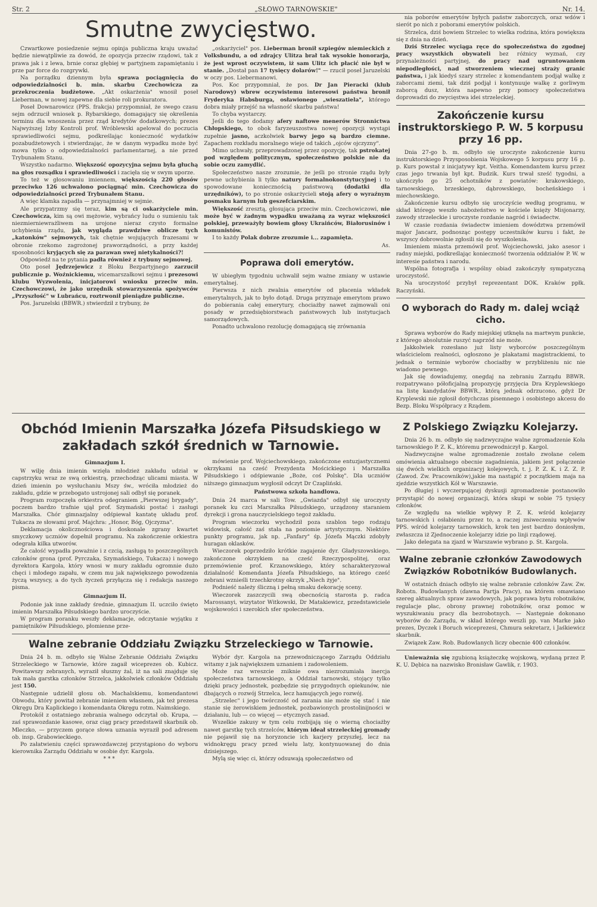Str. 2 „SŁOWO TARNOWSKIE" Nr. 14.
Smutne zwycięstwo.
Czwartkowe posiedzenie sejmu opinja publiczna kraju uważać będzie niewątpliwie za dowód, że opozycja przeciw rządowi, tak z prawa jak i z lewa, brnie coraz głębiej w partyjnem zapamiętaniu i prze par force do rozgrywki.
Na porządku dziennym była sprawa pociągnięcia do odpowiedzialności b. min. skarbu Czechowicza za przekroczenia budżetowe. „Akt oskarżenia" wnosił poseł Lieberman, w nowej zapewne dla siebie roli prokuratora.
Poseł Downarowicz (PPS. frakcja) przypomniał, że swego czasu sejm odrzucił wniosek p. Rybarskiego, domagający się określenia terminu dla wnoszenia przez rząd kredytów dodatkowych; prezes Najwyższej Izby Kontroli prof. Wróblewski apelował do poczucia sprawiedliwości sejmu, podkreślając konieczność wydatków pozabudżetowych i stwierdzając, że w danym wypadku może być mowa tylko o odpowiedzialności parlamentarnej, a nie przed Trybunałem Stanu.
Wszystko nadarmo. Większość opozycyjna sejmu była głuchą na głos rozsądku i sprawiedliwości i zacięła się w swym uporze.
To też w głosowaniu imiennem, większością 220 głosów przeciwko 126 uchwalono pociągnąć min. Czechowicza do odpowiedzialności przed Trybunałem Stanu.
A więc klamka zapadła — przynajmniej w sejmie.
Ale przypatrzmy się teraz, kim są ci oskarżyciele min. Czechowicza, kim są owi mężowie, wybrańcy ludu o sumieniu tak niezmierniewrażliwem na urojone nieraz czysto formalne uchybienia rządu, jak wygląda prawdziwe oblicze tych „katonków" sejmowych, tak chętnie wojujących frazesami w obronie rzekomo zagrożonej praworządności, a przy każdej sposobności kryjących się za parawan swej nietykalności?!
Odpowiedź na te pytania padła również z trybuny sejmowej.
Oto poseł Jędrzejewicz z Bloku Bezpartyjnego zarzucił publicznie p. Woźnickiemu, wicemarszałkowi sejmu i prezesowi klubu Wyzwolenia, inicjatorowi wniosku przeciw min. Czechowczowi, że jako urzędnik stowarzyszenia spożywców „Przyszłość" w Lubrańcu, roztrwonił pieniądze publiczne.
Pos. Jaruzelski (BBWR.) stwierdził z trybuny, że
„oskarżyciel" pos. Lieberman bronił szpiegów niemieckich z Volksbundu, a od zdrajcy Ulitza brał tak wysokie honorarja, że jest wprost oczywistem, iż sam Ulitz ich płacić nie był w stanie. „Dostał pan 17 tysięcy dolarów!" — rzucił poseł Jaruzelski w oczy pos. Liebermanowi.
Pos. Koc przypomniał, że pos. Dr Jan Pieracki (klub Narodowy) wbrew oczywistemu interesowi państwa bronił Fryderyka Habsburga, osławionego „wieszatiela", którego dobra miały przejść na własność skarbu państwa!
To chyba wystarczy.
Jeśli do tego dodamy afery naftowe menerów Stronnictwa Chłopskiego, to obok faryzeuszostwa nowej opozycji wystąpi zupełnie jasno, aczkolwiek barwy jego są bardzo ciemne. Zapachem rozkładu moralnego wieje od takich „ojców ojczyzny".
Mimo uchwały, przeprowadzonej przez opozycję, tak pstrokatej pod względem politycznym, społeczeństwo polskie nie da sobie oczu zamydlić.
Społeczeństwo nasze zrozumie, że jeśli po stronie rządu były pewne uchybienia li tylko natury formalnokonstytucyjnej i to spowodowane koniecznością państwową (dodatki dla urzędników), to po stronie oskarżycieli stoją afery o wyraźnym posmaku karnym lub geszefciarskim.
Większość zresztą, głosująca przeciw min. Czechowiczowi, nie może być w żadnym wypadku uważaną za wyraz większości polskiej, przeważyły bowiem głosy Ukraińców, Białorusinów i komunistów.
I to każdy Polak dobrze zrozumie i... zapamięta.
As.
Poprawa doli emerytów.
W ubiegłym tygodniu uchwalił sejm ważne zmiany w ustawie emerytalnej.
Pierwsza z nich zwalnia emerytów od płacenia wkładek emerytalnych, jak to było dotąd. Druga przyznaje emerytom prawo do pobierania całej emerytury, chociażby nawet zajmowali oni posady w przedsiębiorstwach państwowych lub instytucjach samorządowych.
Ponadto uchwalono rezolucję domagającą się zrównania
nia poborów emerytów byłych państw zaborczych, oraz wdów i sierót po nich z poborami emerytów polskich.
Strzelca, dziś bowiem Strzelec to wielka rodzina, która powiększa się z dnia na dzień.
Dziś Strzelec wyciąga ręce do społeczeństwa do zgodnej pracy wszystkich obywateli bez różnicy wyznań, czy przynależności partyjnej, do pracy nad ugruntowaniem niepodległości, nad stworzeniem wiecznej straży granic państwa, i jak kiedyś szary strzelec z komendantem podjął walkę z zaborcami ziemi, tak dziś podjął i kontynuuje walkę z gorliwym zaborcą dusz, która napewno przy pomocy społeczeństwa doprowadzi do zwycięstwa idei strzeleckiej.
Zakończenie kursu instruktorskiego P. W. 5 korpusu przy 16 pp.
Dnia 27-go b. m. odbyło się uroczyste zakończenie kursu instruktorskiego Przysposobienia Wojskowego 5 korpusu przy 16 p. p. Kurs powstał z inicjatywy kpt. Veitha. Komendantem kursu przez czas jego trwania był kpt. Budzik. Kurs trwał sześć tygodni, a ukończyło go 25 ochotników z powiatów: krakowskiego, tarnowskiego, brzeskiego, dąbrowskiego, bocheńskiego i miechowskiego.
Zakończenie kursu odbyło się uroczyście według programu, w skład którego weszło nabożeństwo w kościele księży Misjonarzy, zawody strzeleckie i uroczyste rozdanie nagród i świadectw.
W czasie rozdania świadectw imieniem dowództwa przemówił major Jancarz, podnosząc postępy uczestników kursu i fakt, że wszyscy dobrowolnie zgłosili się do wyszkolenia.
Imieniem miasta przemówił prof. Wojciechowski, jako asesor i radny miejski, podkreślając konieczność tworzenia oddziałów P. W. w interesie państwa i narodu.
Wspólna fotografja i wspólny obiad zakończyły sympatyczną uroczystość.
Na uroczystość przybył reprezentant DOK. Kraków ppłk. Raczyński.
O wyborach do Rady m. dalej wciąż cicho.
Sprawa wyborów do Rady miejskiej utknęła na martwym punkcie, z którego absolutnie ruszyć naprzód nie może.
Jakkolwiek rozesłano już listy wyborców poszczególnym właścicielom realności, ogłoszono je plakatami magistrackiemi, to jednak o terminie wyborów chociażby w przybliżeniu nic nie wiadomo pewnego.
Jak się dowiadujemy, onegdaj na zebraniu Zarządu BBWR. rozpatrywano półoficjalną propozycję przyjęcia Dra Kryplewskiego na listę kandydatów BBWR., którą jednak odrzucono, gdyż Dr Kryplewski nie zgłosił dotychczas pisemnego i osobistego akcesu do Bezp. Bloku Współpracy z Rządem.
Obchód Imienin Marszałka Józefa Piłsudskiego w zakładach szkół średnich w Tarnowie.
Gimnazjum I.
W wilję dnia imienin wzięła młodzież zakładu udział w capstrzyku wraz ze swą orkiestrą, przechodząc ulicami miasta. W dzień imienin po wysłuchaniu Mszy św., wróciła młodzież do zakładu, gdzie w przebogato ustrojonej sali odbył się poranek.
Program rozpoczęła orkiestra odegraniem „Pierwszej brygady", poczem bardzo trafnie ujął prof. Szymański postać i zasługi Marszałka. Chór gimnazjalny odśpiewał kantatę układu prof. Tukacza ze słowami prof. Majchra: „Honor, Bóg, Ojczyzna".
Deklamacja okolicznościowa i doskonale zgrany kwartet smyczkowy uczniów dopełnił programu. Na zakończenie orkiestra odegrała kilka utworów.
Że całość wypadła poważnie i z czcią, zasługą to poszczególnych członków grona (prof. Pyrczaka, Szymańskiego, Tukacza) i nowego dyrektora Kargola, który wnosi w mury zakładu ogromnie dużo chęci i młodego zapału, w czem mu jak największego powodzenia życzą wszyscy, a do tych życzeń przyłącza się i redakcja naszego pisma.
Gimnazjum II.
Podonie jak inne zakłady średnie, gimnazjum II. uczciło święto imienin Marszałka Piłsudskiego bardzo uroczyście.
W program poranku weszły deklamacje, odczytanie wyjątku z pamiętników Piłsudskiego, płomienne prze-
mówienie prof. Wojciechowskiego, zakończone entuzjastycznemi okrzykami na cześć Prezydenta Mościckiego i Marszałka Piłsudskiego i odśpiewanie „Boże, coś Polskę". Dla uczniów niższego gimnazjum wygłosił odczyt Dr Czapliński.
Państwowa szkoła handlowa.
Dnia 24 marca w sali Tow. „Gwiazda" odbył się uroczysty poranek ku czci Marszałka Piłsudskiego, urządzony staraniem dyrekcji i grona nauczycielskiego tegoż zakładu.
Program wieczorku wychodził poza szablon tego rodzaju widowisk, całość zaś stała na poziomie artystycznym. Niektóre punkty programu, jak np. „Fanfary" śp. Józefa Mączki zdobyły huragan oklasków.
Wieczorek poprzedziło krótkie zagajenie dyr. Gładyszowskiego, zakończone okrzykiem na cześć Rzeczypospolitej, oraz przemówienie prof. Krzanowskiego, który scharakteryzował działalność Komendanta Józefa Piłsudskiego, na którego cześć zebrani wznieśli trzechkrotny okrzyk „Niech żyje".
Podnieść należy śliczną i pełną smaku dekorację sceny.
Wieczorek zaszczycili swą obecnością starosta p. radca Marossanyi, wizytator Witkowski, Dr Matakiewicz, przedstawiciele wojskowości i szerokich sfer społeczeństwa.
Walne zebranie Oddziału Związku Strzeleckiego w Tarnowie.
Dnia 24 b. m. odbyło się Walne Zebranie Oddziału Związku Strzeleckiego w Tarnowie, które zagaił wiceprezes ob. Kubicz. Powitawszy zebranych, wyraził słuszny żal, iż na sali znajduje się tak mała garstka członków Strzelca, jakkolwiek członków Oddziału jest 150.
Następnie udzielił głosu ob. Machalskiemu, komendantowi Obwodu, który powitał zebranie imieniem własnem, jak też prezesa Okręgu Dra Kaplickiego i komendanta Okręgu rotm. Naimskiego.
Protokół z ostatniego zebrania walnego odczytał ob. Krupa, — zaś sprawozdanie kasowe, oraz ciąg pracy przedstawił skarbnik ob. Mleczko, — przyczem gorące słowa uznania wyraził pod adresem ob. insp. Grabowieckiego.
Po załatwieniu części sprawozdawczej przystąpiono do wyboru kierownika Zarządu Oddziału w osobie dyr. Kargola.
* * *
Wybór dyr. Kargola na przewodniczącego Zarządu Oddziału witamy z jak największem uznaniem i zadowoleniem.
Może raz wreszcie zniknie owa niezrozumiała inercja społeczeństwa tarnowskiego, a Oddział tarnowski, stojący tylko dzięki pracy jednostek, pozbędzie się przygodnych opiekunów, nie dbających o rozwój Strzelca, lecz hamujących jego rozwój.
„Strzelec" i jego twórczość od zarania nie może się stać i nie stanie się żerowiskiem jednostek, pozbawionych prostolinijności w działaniu, lub — co więcej — etycznych zasad.
Wszelkie zakusy w tym celu rozbijają się o wierną chociażby nawet garstkę tych strzelców, którym ideał strzeleckiej gromady nie pojawił się na horyzoncie ich karjery przyszłej, lecz na widnokręgu pracy przed wielu laty, kontynuowanej do dnia dzisiejszego.
Mylą się więc ci, którzy odsuwają społeczeństwo od
Z Polskiego Związku Kolejarzy.
Dnia 26 b. m. odbyło się nadzwyczajne walne zgromadzenie Koła tarnowskiego P. Z. K., któremu przewodniczył p. Kargol.
Nadzwyczajne walne zgromadzenie zostało zwołane celem omówienia aktualnego obecnie zagadnienia, jakiem jest połączenie się dwóch wielkich organizacyj kolejowych, t. j. P. Z. K. i Z. Z. P. (Zawod. Zw. Pracowników),jakie ma nastąpić z początkiem maja na zjeździe wszystkich Kół w Warszawie.
Po długiej i wyczerpującej dyskusji zgromadzenie postanowiło przystąpić do nowej organizacji, która skupi w sobie 75 tysięcy członków.
Ze względu na wielkie wpływy P. Z. K. wśród kolejarzy tarnowskich i osłabieniu przez to, a raczej zniweczeniu wpływów PPS. wśród kolejarzy tarnowskich, krok ten jest bardzo doniosłym, zwłaszcza iż Zjednoczenie kolejarzy idzie po linji rządowej.
Jako delegata na zjazd w Warszawie wybrano p. St. Kargola.
Walne zebranie członków Zawodowych Związków Robotników Budowlanych.
W ostatnich dniach odbyło się walne zebranie członków Zaw. Zw. Robotn. Budowlanych (dawna Partja Pracy), na którem omawiano szereg aktualnych spraw zawodowych, jak poprawa bytu robotników, regulacje płac, obrony prawnej robotników, oraz pomoc w wyszukiwaniu pracy dla bezrobotnych. — Następnie dokonano wyborów do Zarządu, w skład którego weszli pp. van Marke jako prezes, Dyczek i Boruch wiceprezesi, Chmura sekretarz, i Jaśkiewicz skarbnik.
Związek Zaw. Rob. Budowlanych liczy obecnie 400 członków.
Unieważnia się zgubioną książeczkę wojskową, wydaną przez P. K. U. Dębica na nazwisko Bronisław Gawlik, r. 1903.